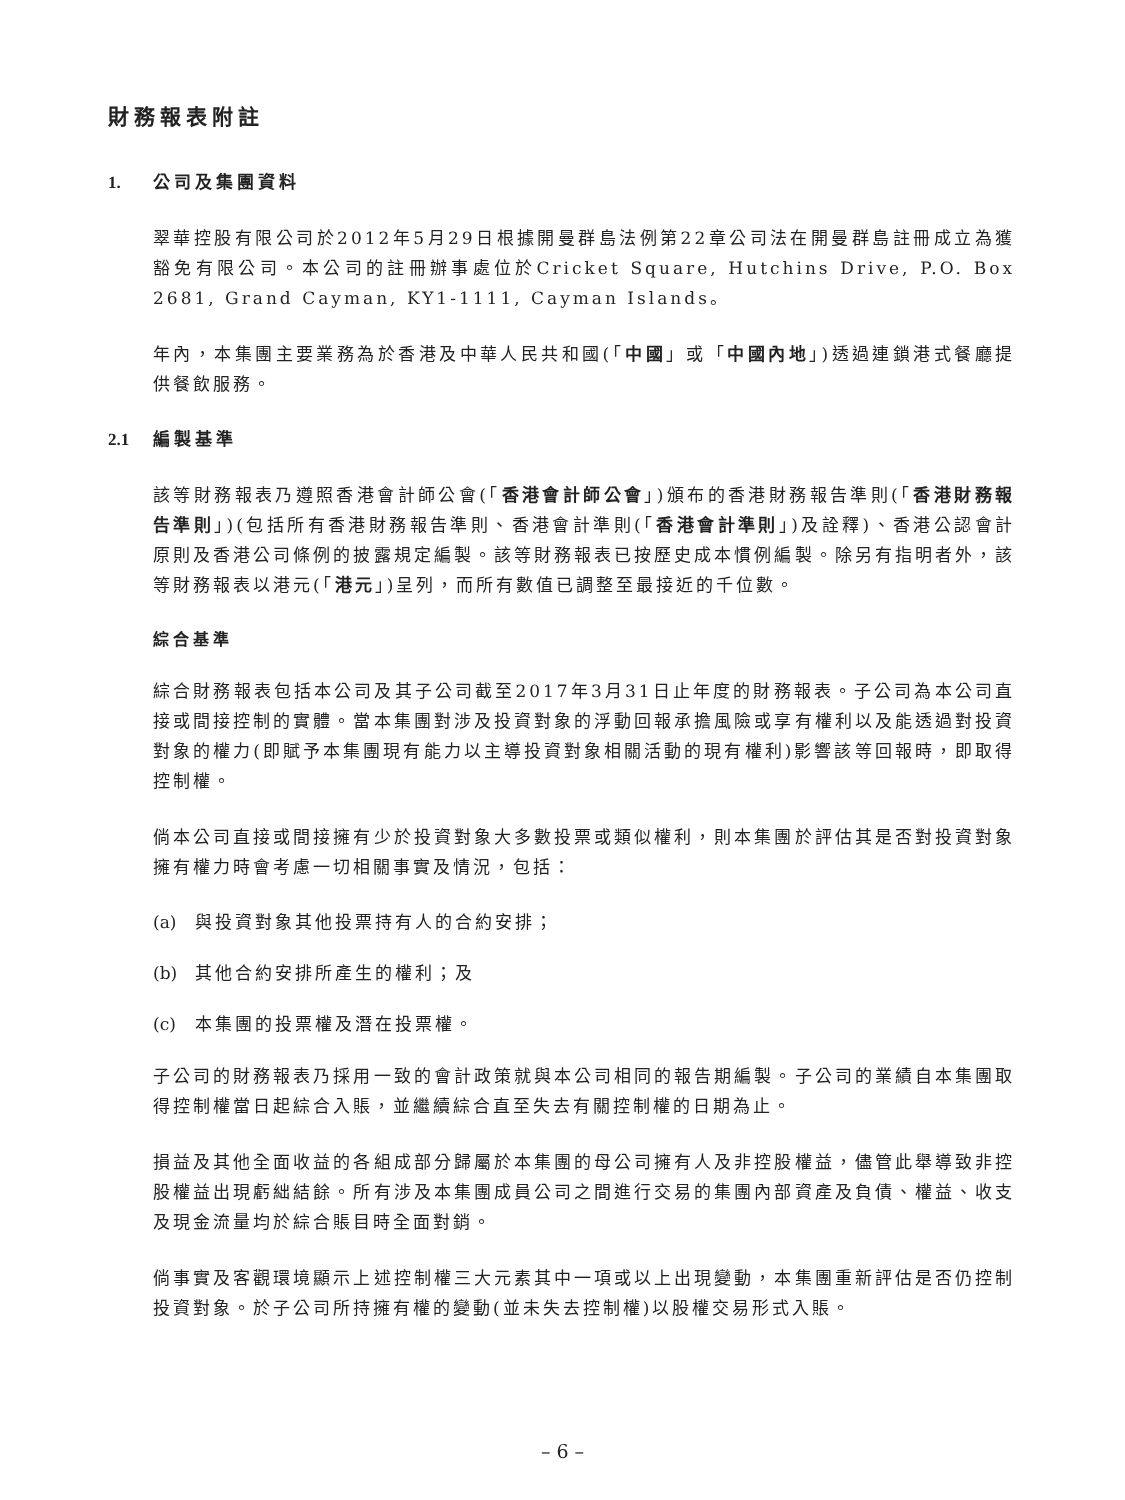財務報表附註
1. 公司及集團資料
翠華控股有限公司於2012年5月29日根據開曼群島法例第22章公司法在開曼群島註冊成立為獲豁免有限公司。本公司的註冊辦事處位於Cricket Square, Hutchins Drive, P.O. Box 2681, Grand Cayman, KY1-1111, Cayman Islands。
年內，本集團主要業務為於香港及中華人民共和國(「中國」或「中國內地」)透過連鎖港式餐廳提供餐飲服務。
2.1 編製基準
該等財務報表乃遵照香港會計師公會(「香港會計師公會」)頒布的香港財務報告準則(「香港財務報告準則」)(包括所有香港財務報告準則、香港會計準則(「香港會計準則」)及詮釋)、香港公認會計原則及香港公司條例的披露規定編製。該等財務報表已按歷史成本慣例編製。除另有指明者外，該等財務報表以港元(「港元」)呈列，而所有數值已調整至最接近的千位數。
綜合基準
綜合財務報表包括本公司及其子公司截至2017年3月31日止年度的財務報表。子公司為本公司直接或間接控制的實體。當本集團對涉及投資對象的浮動回報承擔風險或享有權利以及能透過對投資對象的權力(即賦予本集團現有能力以主導投資對象相關活動的現有權利)影響該等回報時，即取得控制權。
倘本公司直接或間接擁有少於投資對象大多數投票或類似權利，則本集團於評估其是否對投資對象擁有權力時會考慮一切相關事實及情況，包括：
(a) 與投資對象其他投票持有人的合約安排；
(b) 其他合約安排所產生的權利；及
(c) 本集團的投票權及潛在投票權。
子公司的財務報表乃採用一致的會計政策就與本公司相同的報告期編製。子公司的業績自本集團取得控制權當日起綜合入賬，並繼續綜合直至失去有關控制權的日期為止。
損益及其他全面收益的各組成部分歸屬於本集團的母公司擁有人及非控股權益，儘管此舉導致非控股權益出現虧絀結餘。所有涉及本集團成員公司之間進行交易的集團內部資產及負債、權益、收支及現金流量均於綜合賬目時全面對銷。
倘事實及客觀環境顯示上述控制權三大元素其中一項或以上出現變動，本集團重新評估是否仍控制投資對象。於子公司所持擁有權的變動(並未失去控制權)以股權交易形式入賬。
– 6 –